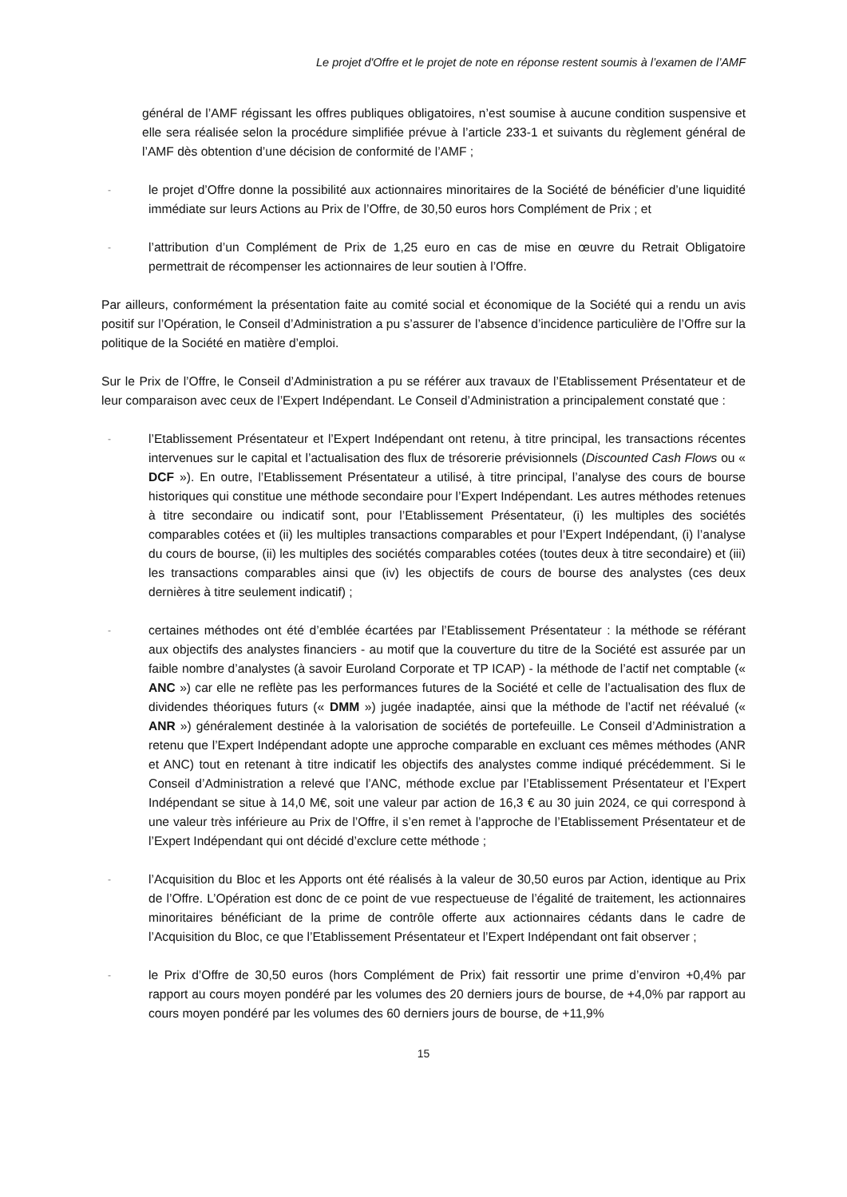Le projet d'Offre et le projet de note en réponse restent soumis à l’examen de l’AMF
général de l’AMF régissant les offres publiques obligatoires, n’est soumise à aucune condition suspensive et elle sera réalisée selon la procédure simplifiée prévue à l’article 233-1 et suivants du règlement général de l’AMF dès obtention d’une décision de conformité de l’AMF ;
-
le projet d’Offre donne la possibilité aux actionnaires minoritaires de la Société de bénéficier d’une liquidité immédiate sur leurs Actions au Prix de l’Offre, de 30,50 euros hors Complément de Prix ; et
-
l’attribution d’un Complément de Prix de 1,25 euro en cas de mise en œuvre du Retrait Obligatoire permettrait de récompenser les actionnaires de leur soutien à l’Offre.
Par ailleurs, conformément la présentation faite au comité social et économique de la Société qui a rendu un avis positif sur l’Opération, le Conseil d’Administration a pu s’assurer de l’absence d’incidence particulière de l’Offre sur la politique de la Société en matière d’emploi.
Sur le Prix de l’Offre, le Conseil d’Administration a pu se référer aux travaux de l’Etablissement Présentateur et de leur comparaison avec ceux de l’Expert Indépendant. Le Conseil d’Administration a principalement constaté que :
-
l’Etablissement Présentateur et l’Expert Indépendant ont retenu, à titre principal, les transactions récentes intervenues sur le capital et l’actualisation des flux de trésorerie prévisionnels (Discounted Cash Flows ou « DCF »). En outre, l’Etablissement Présentateur a utilisé, à titre principal, l’analyse des cours de bourse historiques qui constitue une méthode secondaire pour l’Expert Indépendant. Les autres méthodes retenues à titre secondaire ou indicatif sont, pour l’Etablissement Présentateur, (i) les multiples des sociétés comparables cotées et (ii) les multiples transactions comparables et pour l’Expert Indépendant, (i) l’analyse du cours de bourse, (ii) les multiples des sociétés comparables cotées (toutes deux à titre secondaire) et (iii) les transactions comparables ainsi que (iv) les objectifs de cours de bourse des analystes (ces deux dernières à titre seulement indicatif) ;
-
certaines méthodes ont été d’emblée écartées par l’Etablissement Présentateur : la méthode se référant aux objectifs des analystes financiers - au motif que la couverture du titre de la Société est assurée par un faible nombre d’analystes (à savoir Euroland Corporate et TP ICAP) - la méthode de l’actif net comptable (« ANC ») car elle ne reflète pas les performances futures de la Société et celle de l’actualisation des flux de dividendes théoriques futurs (« DMM ») jugée inadaptée, ainsi que la méthode de l’actif net réévalué (« ANR ») généralement destinée à la valorisation de sociétés de portefeuille. Le Conseil d’Administration a retenu que l’Expert Indépendant adopte une approche comparable en excluant ces mêmes méthodes (ANR et ANC) tout en retenant à titre indicatif les objectifs des analystes comme indiqué précédemment. Si le Conseil d’Administration a relevé que l’ANC, méthode exclue par l’Etablissement Présentateur et l’Expert Indépendant se situe à 14,0 M€, soit une valeur par action de 16,3 € au 30 juin 2024, ce qui correspond à une valeur très inférieure au Prix de l’Offre, il s’en remet à l’approche de l’Etablissement Présentateur et de l’Expert Indépendant qui ont décidé d’exclure cette méthode ;
-
l’Acquisition du Bloc et les Apports ont été réalisés à la valeur de 30,50 euros par Action, identique au Prix de l’Offre. L’Opération est donc de ce point de vue respectueuse de l’égalité de traitement, les actionnaires minoritaires bénéficiant de la prime de contrôle offerte aux actionnaires cédants dans le cadre de l’Acquisition du Bloc, ce que l’Etablissement Présentateur et l’Expert Indépendant ont fait observer ;
-
le Prix d’Offre de 30,50 euros (hors Complément de Prix) fait ressortir une prime d’environ +0,4% par rapport au cours moyen pondéré par les volumes des 20 derniers jours de bourse, de +4,0% par rapport au cours moyen pondéré par les volumes des 60 derniers jours de bourse, de +11,9%
15